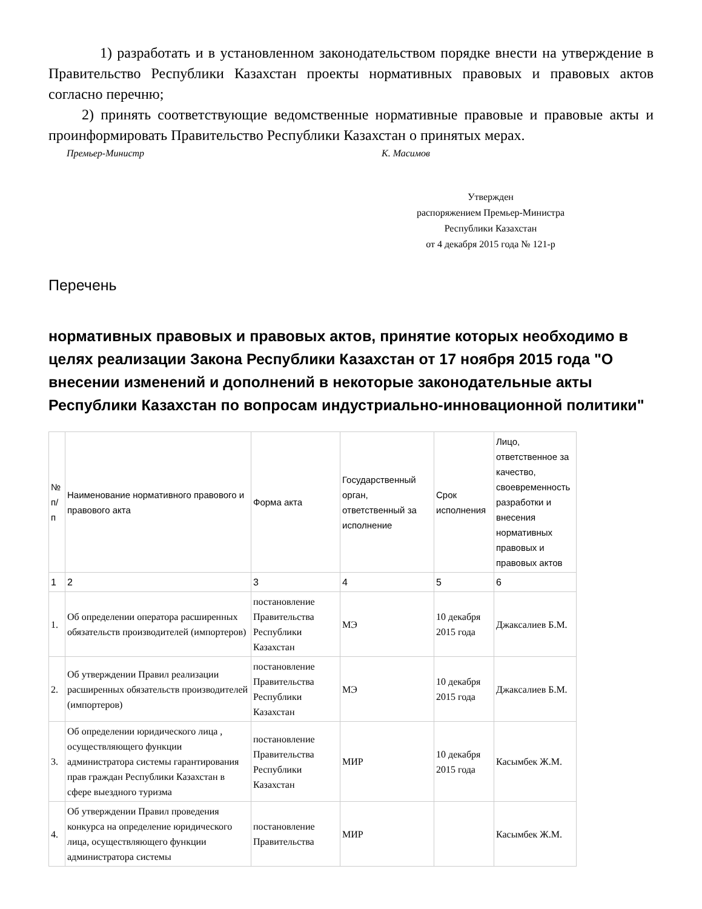1) разработать и в установленном законодательством порядке внести на утверждение в Правительство Республики Казахстан проекты нормативных правовых и правовых актов согласно перечню;
2) принять соответствующие ведомственные нормативные правовые и правовые акты и проинформировать Правительство Республики Казахстан о принятых мерах.
Премьер-Министр К. Масимов
Утвержден
распоряжением Премьер-Министра
Республики Казахстан
от 4 декабря 2015 года № 121-р
Перечень
нормативных правовых и правовых актов, принятие которых необходимо в целях реализации Закона Республики Казахстан от 17 ноября 2015 года "О внесении изменений и дополнений в некоторые законодательные акты Республики Казахстан по вопросам индустриально-инновационной политики"
| № п/п | Наименование нормативного правового и правового акта | Форма акта | Государственный орган, ответственный за исполнение | Срок исполнения | Лицо, ответственное за качество, своевременность разработки и внесения нормативных правовых и правовых актов |
| --- | --- | --- | --- | --- | --- |
| 1 | 2 | 3 | 4 | 5 | 6 |
| 1. | Об определении оператора расширенных обязательств производителей (импортеров) | постановление Правительства Республики Казахстан | МЭ | 10 декабря 2015 года | Джаксалиев Б.М. |
| 2. | Об утверждении Правил реализации расширенных обязательств производителей (импортеров) | постановление Правительства Республики Казахстан | МЭ | 10 декабря 2015 года | Джаксалиев Б.М. |
| 3. | Об определении юридического лица , осуществляющего функции администратора системы гарантирования прав граждан Республики Казахстан в сфере выездного туризма | постановление Правительства Республики Казахстан | МИР | 10 декабря 2015 года | Касымбек Ж.М. |
| 4. | Об утверждении Правил проведения конкурса на определение юридического лица, осуществляющего функции администратора системы | постановление Правительства | МИР | | Касымбек Ж.М. |